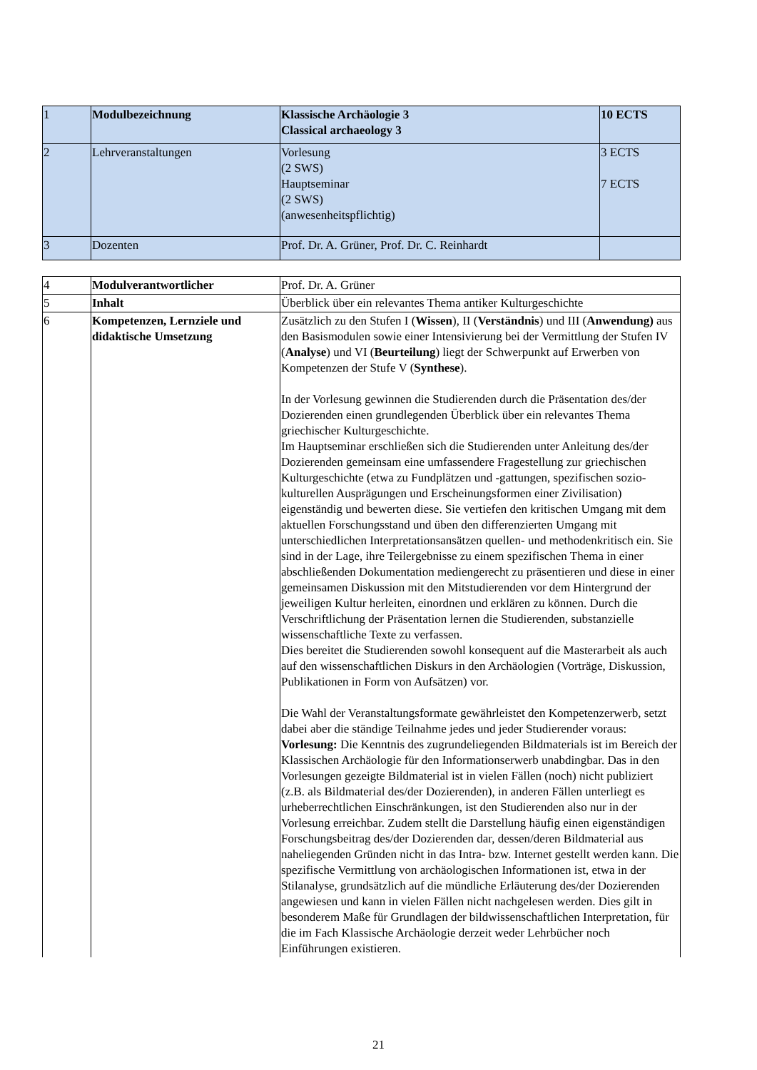| 1 | Modulbezeichnung | Klassische Archäologie 3 Classical archaeology 3 | 10 ECTS |
| 2 | Lehrveranstaltungen | Vorlesung (2 SWS) Hauptseminar (2 SWS) (anwesenheitspflichtig) | 3 ECTS 7 ECTS |
| 3 | Dozenten | Prof. Dr. A. Grüner, Prof. Dr. C. Reinhardt | |
| 4 | Modulverantwortlicher | Prof. Dr. A. Grüner |
| 5 | Inhalt | Überblick über ein relevantes Thema antiker Kulturgeschichte |
| 6 | Kompetenzen, Lernziele und didaktische Umsetzung | Zusätzlich zu den Stufen I ( Wissen ), II ( Verständnis ) und III ( Anwendung) aus den Basismodulen sowie einer Intensivierung bei der Vermittlung der Stufen IV ( Analyse ) und VI ( Beurteilung ) liegt der Schwerpunkt auf Erwerben von Kompetenzen der Stufe V ( Synthese ). In der Vorlesung gewinnen die Studierenden durch die Präsentation des/der Dozierenden einen grundlegenden Überblick über ein relevantes Thema griechischer Kulturgeschichte. Im Hauptseminar erschließen sich die Studierenden unter Anleitung des/der Dozierenden gemeinsam eine umfassendere Fragestellung zur griechischen Kulturgeschichte (etwa zu Fundplätzen und -gattungen, spezifischen sozio-kulturellen Ausprägungen und Erscheinungsformen einer Zivilisation) eigenständig und bewerten diese. Sie vertiefen den kritischen Umgang mit dem aktuellen Forschungsstand und üben den differenzierten Umgang mit unterschiedlichen Interpretationsansätzen quellen- und methodenkritisch ein. Sie sind in der Lage, ihre Teilergebnisse zu einem spezifischen Thema in einer abschließenden Dokumentation mediengerecht zu präsentieren und diese in einer gemeinsamen Diskussion mit den Mitstudierenden vor dem Hintergrund der jeweiligen Kultur herleiten, einordnen und erklären zu können. Durch die Verschriftlichung der Präsentation lernen die Studierenden, substanzielle wissenschaftliche Texte zu verfassen. Dies bereitet die Studierenden sowohl konsequent auf die Masterarbeit als auch auf den wissenschaftlichen Diskurs in den Archäologien (Vorträge, Diskussion, Publikationen in Form von Aufsätzen) vor. Die Wahl der Veranstaltungsformate gewährleistet den Kompetenzerwerb, setzt dabei aber die ständige Teilnahme jedes und jeder Studierender voraus: Vorlesung: Die Kenntnis des zugrundeliegenden Bildmaterials ist im Bereich der Klassischen Archäologie für den Informationserwerb unabdingbar. Das in den Vorlesungen gezeigte Bildmaterial ist in vielen Fällen (noch) nicht publiziert (z.B. als Bildmaterial des/der Dozierenden), in anderen Fällen unterliegt es urheberrechtlichen Einschränkungen, ist den Studierenden also nur in der Vorlesung erreichbar. Zudem stellt die Darstellung häufig einen eigenständigen Forschungsbeitrag des/der Dozierenden dar, dessen/deren Bildmaterial aus naheliegenden Gründen nicht in das Intra- bzw. Internet gestellt werden kann. Die spezifische Vermittlung von archäologischen Informationen ist, etwa in der Stilanalyse, grundsätzlich auf die mündliche Erläuterung des/der Dozierenden angewiesen und kann in vielen Fällen nicht nachgelesen werden. Dies gilt in besonderem Maße für Grundlagen der bildwissenschaftlichen Interpretation, für die im Fach Klassische Archäologie derzeit weder Lehrbücher noch Einführungen existieren. |
21